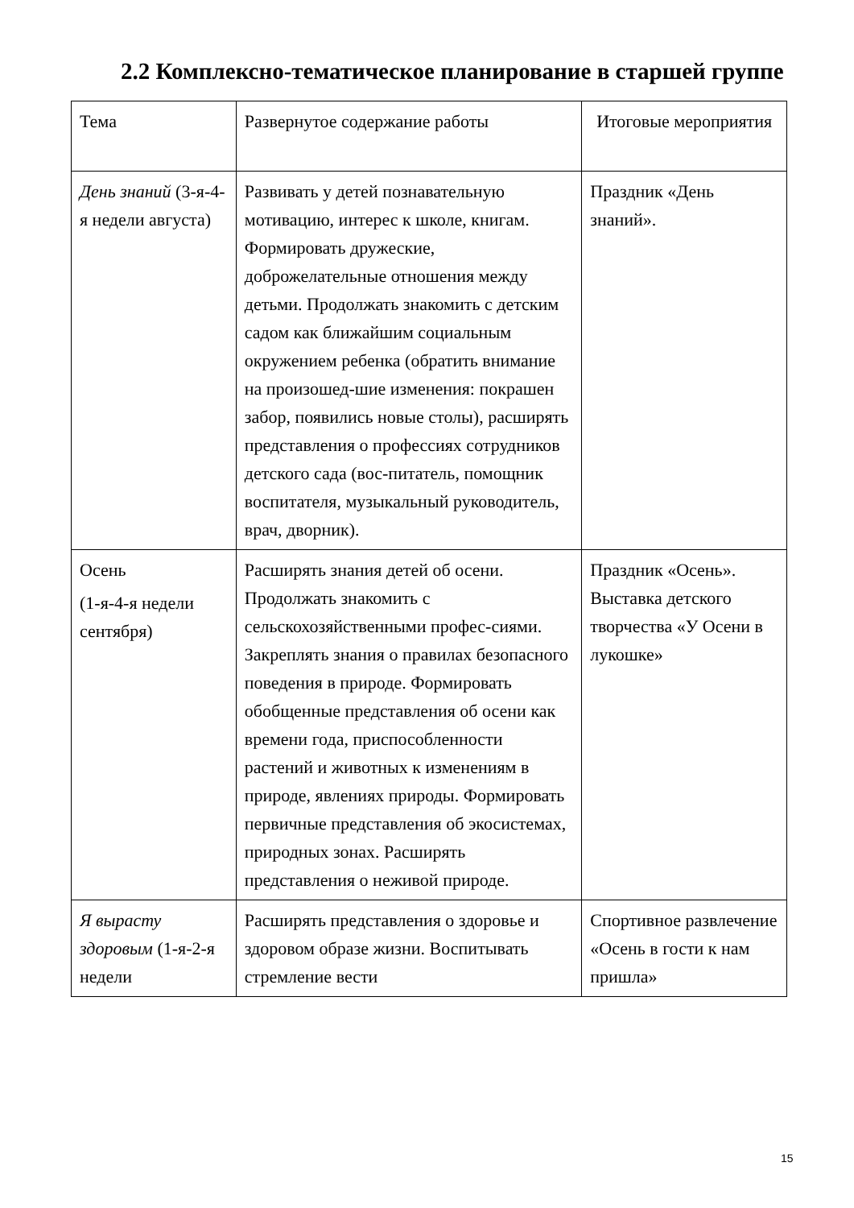2.2 Комплексно-тематическое планирование в старшей группе
| Тема | Развернутое содержание работы | Итоговые мероприятия |
| --- | --- | --- |
| День знаний (3-я-4-я недели августа) | Развивать у детей познавательную мотивацию, интерес к школе, книгам. Формировать дружеские, доброжелательные отношения между детьми. Продолжать знакомить с детским садом как ближайшим социальным окружением ребенка (обратить внимание на произошед-шие изменения: покрашен забор, появились новые столы), расширять представления о профессиях сотрудников детского сада (вос-питатель, помощник воспитателя, музыкальный руководитель, врач, дворник). | Праздник «День знаний». |
| Осень (1-я-4-я недели сентября) | Расширять знания детей об осени. Продолжать знакомить с сельскохозяйственными профес-сиями. Закреплять знания о правилах безопасного поведения в природе. Формировать обобщенные представления об осени как времени года, приспособленности растений и животных к изменениям в природе, явлениях природы. Формировать первичные представления об экосистемах, природных зонах. Расширять представления о неживой природе. | Праздник «Осень». Выставка детского творчества «У Осени в лукошке» |
| Я вырасту здоровым (1-я-2-я недели | Расширять представления о здоровье и здоровом образе жизни. Воспитывать стремление вести | Спортивное развлечение «Осень в гости к нам пришла» |
15